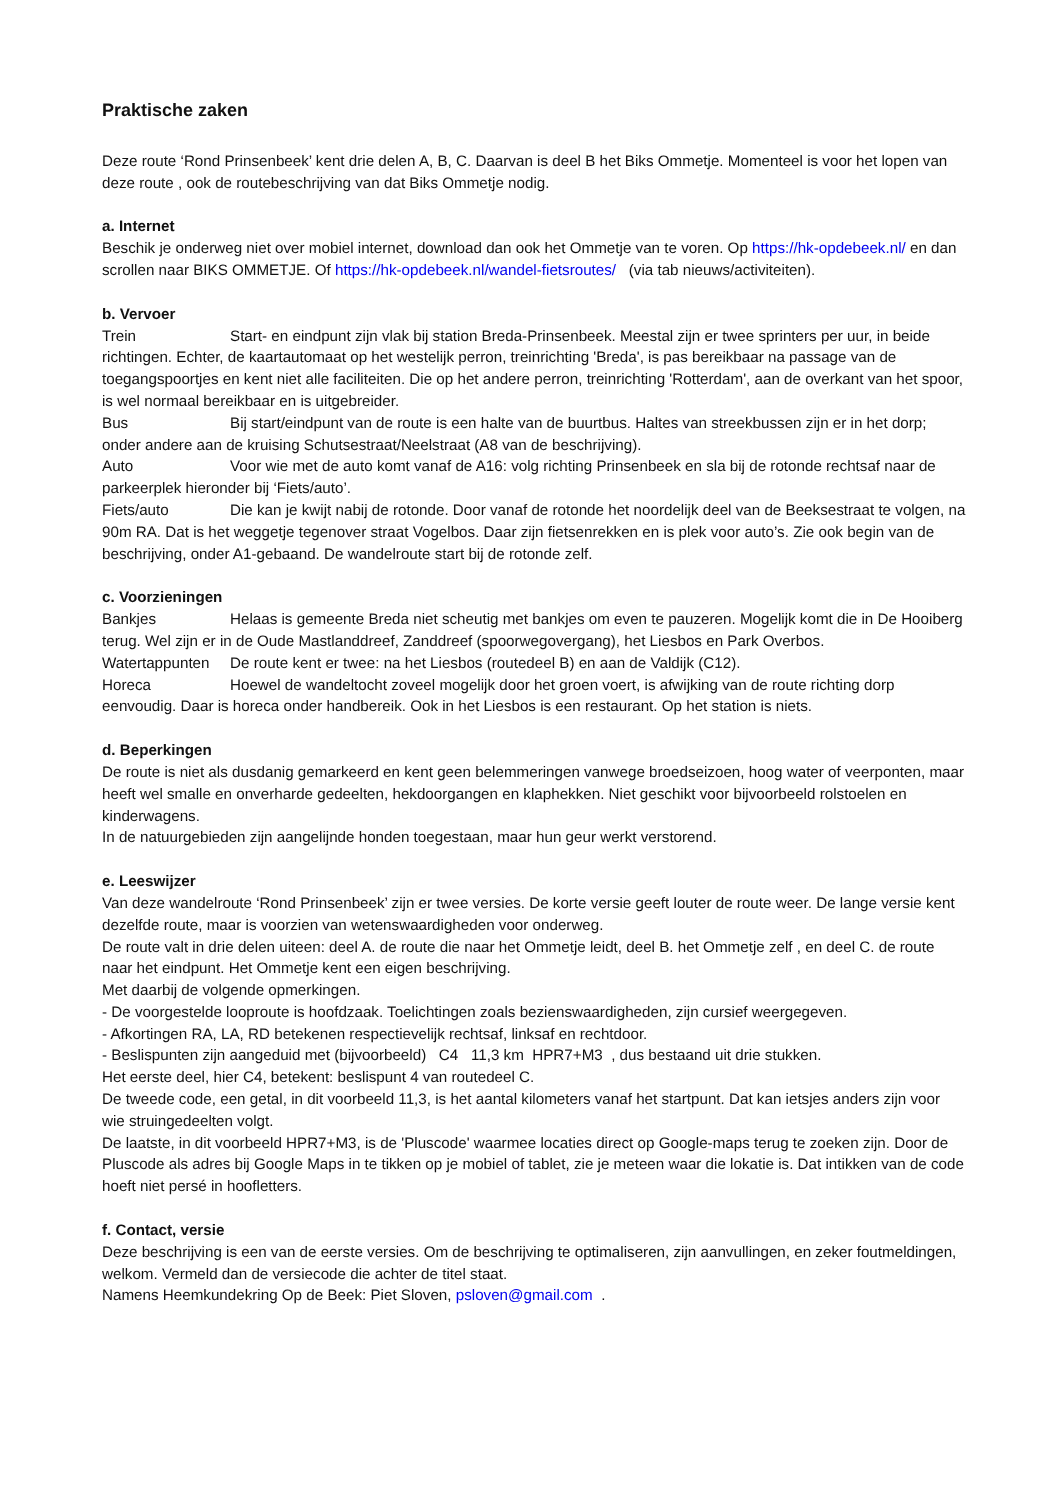Praktische zaken
Deze route ‘Rond Prinsenbeek’ kent drie delen A, B, C. Daarvan is deel B het Biks Ommetje. Momenteel is voor het lopen van deze route , ook de routebeschrijving van dat Biks Ommetje nodig.
a. Internet
Beschik je onderweg niet over mobiel internet, download dan ook het Ommetje van te voren. Op https://hk-opdebeek.nl/ en dan scrollen naar BIKS OMMETJE. Of https://hk-opdebeek.nl/wandel-fietsroutes/ (via tab nieuws/activiteiten).
b. Vervoer
Trein Start- en eindpunt zijn vlak bij station Breda-Prinsenbeek. Meestal zijn er twee sprinters per uur, in beide richtingen. Echter, de kaartautomaat op het westelijk perron, treinrichting 'Breda', is pas bereikbaar na passage van de toegangspoortjes en kent niet alle faciliteiten. Die op het andere perron, treinrichting 'Rotterdam', aan de overkant van het spoor, is wel normaal bereikbaar en is uitgebreider.
Bus Bij start/eindpunt van de route is een halte van de buurtbus. Haltes van streekbussen zijn er in het dorp; onder andere aan de kruising Schutsestraat/Neelstraat (A8 van de beschrijving).
Auto Voor wie met de auto komt vanaf de A16: volg richting Prinsenbeek en sla bij de rotonde rechtsaf naar de parkeerplek hieronder bij ‘Fiets/auto’.
Fiets/auto Die kan je kwijt nabij de rotonde. Door vanaf de rotonde het noordelijk deel van de Beeksestraat te volgen, na 90m RA. Dat is het weggetje tegenover straat Vogelbos. Daar zijn fietsenrekken en is plek voor auto’s. Zie ook begin van de beschrijving, onder A1-gebaand. De wandelroute start bij de rotonde zelf.
c. Voorzieningen
Bankjes Helaas is gemeente Breda niet scheutig met bankjes om even te pauzeren. Mogelijk komt die in De Hooiberg terug. Wel zijn er in de Oude Mastlanddreef, Zanddreef (spoorwegovergang), het Liesbos en Park Overbos.
Watertappunten De route kent er twee: na het Liesbos (routedeel B) en aan de Valdijk (C12).
Horeca Hoewel de wandeltocht zoveel mogelijk door het groen voert, is afwijking van de route richting dorp eenvoudig. Daar is horeca onder handbereik. Ook in het Liesbos is een restaurant. Op het station is niets.
d. Beperkingen
De route is niet als dusdanig gemarkeerd en kent geen belemmeringen vanwege broedseizoen, hoog water of veerponten, maar heeft wel smalle en onverharde gedeelten, hekdoorgangen en klaphekken. Niet geschikt voor bijvoorbeeld rolstoelen en kinderwagens.
In de natuurgebieden zijn aangelijnde honden toegestaan, maar hun geur werkt verstorend.
e. Leeswijzer
Van deze wandelroute ‘Rond Prinsenbeek’ zijn er twee versies. De korte versie geeft louter de route weer. De lange versie kent dezelfde route, maar is voorzien van wetenswaardigheden voor onderweg.
De route valt in drie delen uiteen: deel A. de route die naar het Ommetje leidt, deel B. het Ommetje zelf , en deel C. de route naar het eindpunt. Het Ommetje kent een eigen beschrijving.
Met daarbij de volgende opmerkingen.
- De voorgestelde looproute is hoofdzaak. Toelichtingen zoals bezienswaardigheden, zijn cursief weergegeven.
- Afkortingen RA, LA, RD betekenen respectievelijk rechtsaf, linksaf en rechtdoor.
- Beslispunten zijn aangeduid met (bijvoorbeeld) C4 11,3 km HPR7+M3 , dus bestaand uit drie stukken.
Het eerste deel, hier C4, betekent: beslispunt 4 van routedeel C.
De tweede code, een getal, in dit voorbeeld 11,3, is het aantal kilometers vanaf het startpunt. Dat kan ietsjes anders zijn voor wie struingedeelten volgt.
De laatste, in dit voorbeeld HPR7+M3, is de 'Pluscode' waarmee locaties direct op Google-maps terug te zoeken zijn. Door de Pluscode als adres bij Google Maps in te tikken op je mobiel of tablet, zie je meteen waar die lokatie is. Dat intikken van de code hoeft niet persé in hoofletters.
f. Contact, versie
Deze beschrijving is een van de eerste versies. Om de beschrijving te optimaliseren, zijn aanvullingen, en zeker foutmeldingen, welkom. Vermeld dan de versiecode die achter de titel staat.
Namens Heemkundekring Op de Beek: Piet Sloven, psloven@gmail.com .